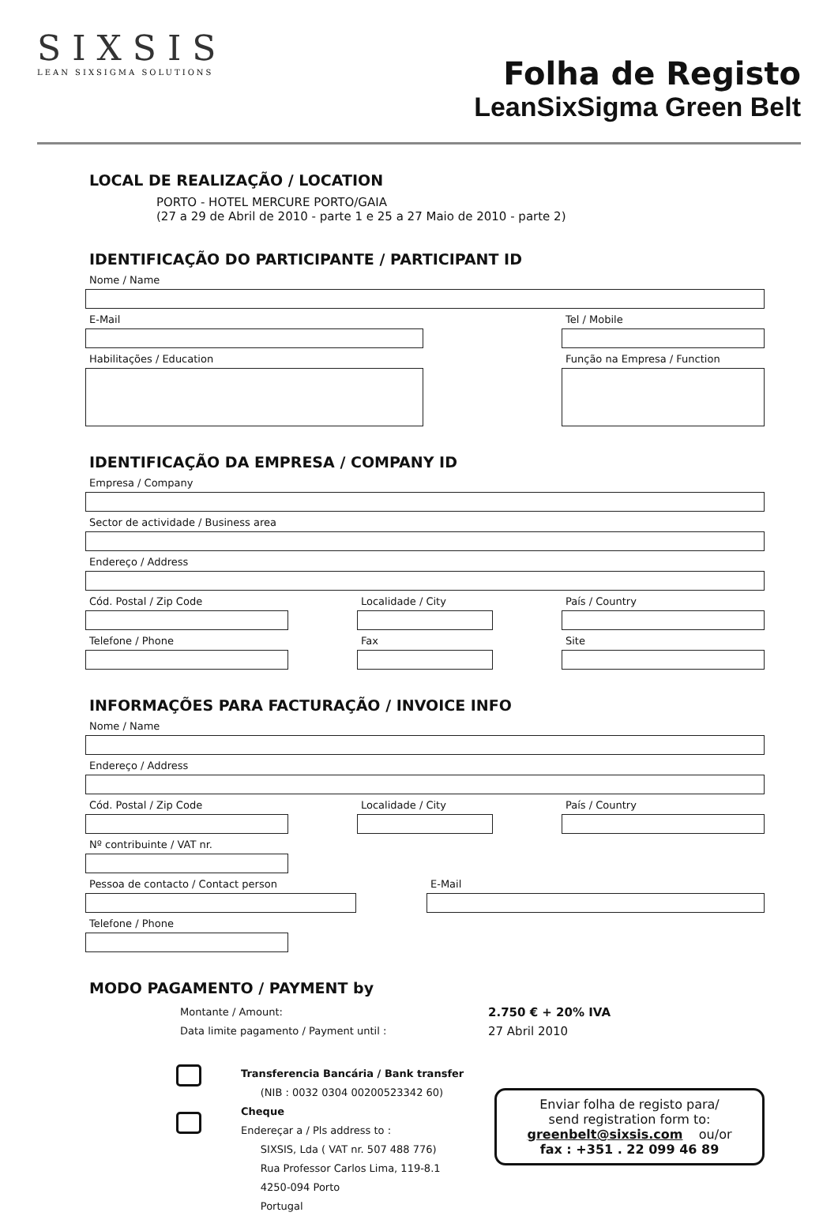SIXSIS
LEAN SIXSIGMA SOLUTIONS
Folha de Registo
LeanSixSigma Green Belt
LOCAL DE REALIZAÇÃO / LOCATION
PORTO - HOTEL MERCURE PORTO/GAIA
(27 a 29 de Abril de 2010 - parte 1 e 25 a 27 Maio de 2010 - parte 2)
IDENTIFICAÇÃO DO PARTICIPANTE / PARTICIPANT ID
Nome / Name
E-Mail
Habilitações / Education
Tel / Mobile
Função na Empresa / Function
IDENTIFICAÇÃO DA EMPRESA / COMPANY ID
Empresa / Company
Sector de actividade / Business area
Endereço / Address
Cód. Postal / Zip Code
Telefone / Phone
Localidade / City
Fax
País / Country
Site
INFORMAÇÕES PARA FACTURAÇÃO / INVOICE INFO
Nome / Name
Endereço / Address
Cód. Postal / Zip Code Localidade / City País / Country
Nº contribuinte / VAT nr.
Pessoa de contacto / Contact person E-Mail
Telefone / Phone
MODO PAGAMENTO / PAYMENT by
Montante / Amount:
Data limite pagamento / Payment until :
2.750 € + 20% IVA
27 Abril 2010
Transferencia Bancária / Bank transfer
(NIB : 0032 0304 00200523342 60)
Cheque
Endereçar a / Pls address to :
SIXSIS, Lda ( VAT nr. 507 488 776)
Rua Professor Carlos Lima, 119-8.1
4250-094 Porto
Portugal
Enviar folha de registo para/
send registration form to:
greenbelt@sixsis.com ou/or
fax : +351 . 22 099 46 89